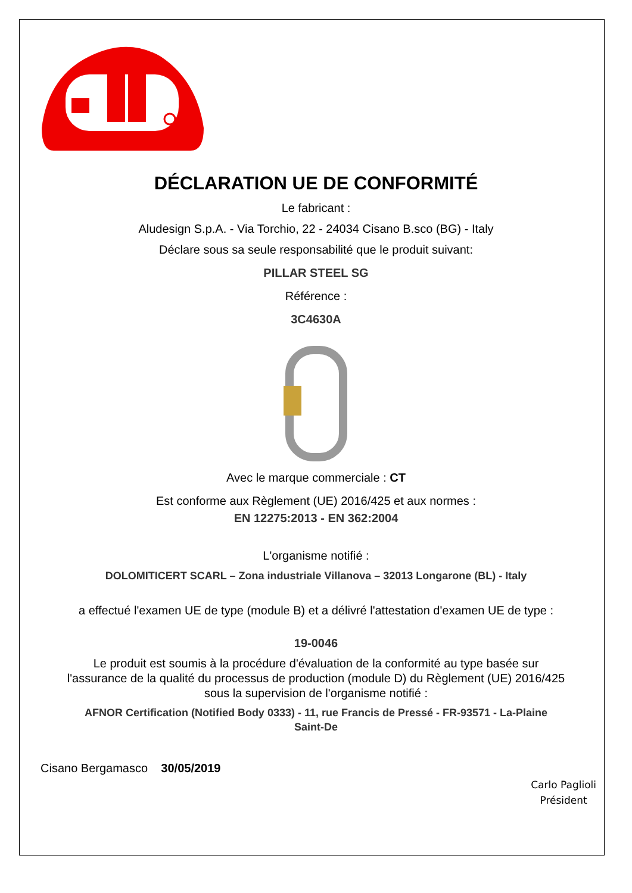DÉCLARATION UE DE CONFORMITÉ
Le fabricant :
Aludesign S.p.A. - Via Torchio, 22 - 24034 Cisano B.sco (BG) - Italy
Déclare sous sa seule responsabilité que le produit suivant:
PILLAR STEEL SG
Référence :
3C4630A
Avec le marque commerciale : CT
Est conforme aux Règlement (UE) 2016/425 et aux normes :
EN 12275:2013 - EN 362:2004
L'organisme notifié :
DOLOMITICERT SCARL – Zona industriale Villanova – 32013 Longarone (BL) - Italy
a effectué l'examen UE de type (module B) et a délivré l'attestation d'examen UE de type :
19-0046
Le produit est soumis à la procédure d'évaluation de la conformité au type basée sur
l'assurance de la qualité du processus de production (module D) du Règlement (UE) 2016/425
sous la supervision de l'organisme notifié :
AFNOR Certification (Notified Body 0333) - 11, rue Francis de Pressé - FR-93571 - La-Plaine
Saint-De
Cisano Bergamasco 30/05/2019
Carlo Paglioli
Président